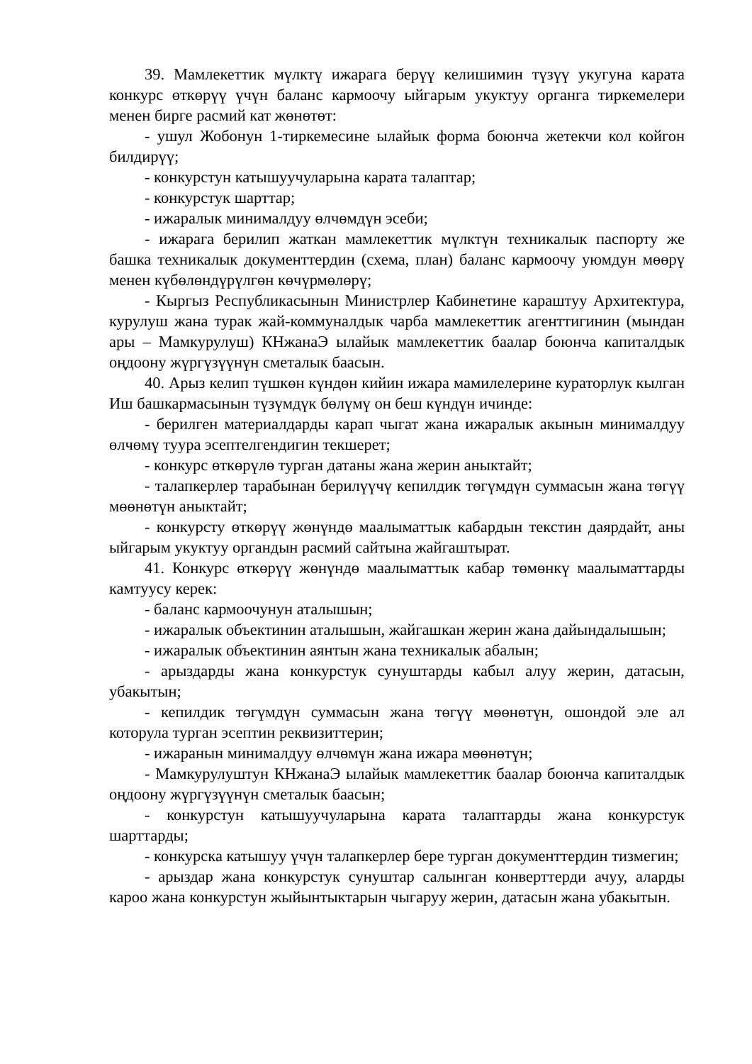39. Мамлекеттик мүлктү ижарага берүү келишимин түзүү укугуна карата конкурс өткөрүү үчүн баланс кармоочу ыйгарым укуктуу органга тиркемелери менен бирге расмий кат жөнөтөт:
- ушул Жобонун 1-тиркемесине ылайык форма боюнча жетекчи кол койгон билдирүү;
- конкурстун катышуучуларына карата талаптар;
- конкурстук шарттар;
- ижаралык минималдуу өлчөмдүн эсеби;
- ижарага берилип жаткан мамлекеттик мүлктүн техникалык паспорту же башка техникалык документтердин (схема, план) баланс кармоочу уюмдун мөөрү менен күбөлөндүрүлгөн көчүрмөлөрү;
- Кыргыз Республикасынын Министрлер Кабинетине караштуу Архитектура, курулуш жана турак жай-коммуналдык чарба мамлекеттик агенттигинин (мындан ары – Мамкурулуш) КНжанаЭ ылайык мамлекеттик баалар боюнча капиталдык оңдоону жүргүзүүнүн сметалык баасын.
40. Арыз келип түшкөн күндөн кийин ижара мамилелерине кураторлук кылган Иш башкармасынын түзүмдүк бөлүмү он беш күндүн ичинде:
- берилген материалдарды карап чыгат жана ижаралык акынын минималдуу өлчөмү туура эсептелгендигин текшерет;
- конкурс өткөрүлө турган датаны жана жерин аныктайт;
- талапкерлер тарабынан берилүүчү кепилдик төгүмдүн суммасын жана төгүү мөөнөтүн аныктайт;
- конкурсту өткөрүү жөнүндө маалыматтык кабардын текстин даярдайт, аны ыйгарым укуктуу органдын расмий сайтына жайгаштырат.
41. Конкурс өткөрүү жөнүндө маалыматтык кабар төмөнкү маалыматтарды камтуусу керек:
- баланс кармоочунун аталышын;
- ижаралык объектинин аталышын, жайгашкан жерин жана дайындалышын;
- ижаралык объектинин аянтын жана техникалык абалын;
- арыздарды жана конкурстук сунуштарды кабыл алуу жерин, датасын, убакытын;
- кепилдик төгүмдүн суммасын жана төгүү мөөнөтүн, ошондой эле ал которула турган эсептин реквизиттерин;
- ижаранын минималдуу өлчөмүн жана ижара мөөнөтүн;
- Мамкурулуштун КНжанаЭ ылайык мамлекеттик баалар боюнча капиталдык оңдоону жүргүзүүнүн сметалык баасын;
- конкурстун катышуучуларына карата талаптарды жана конкурстук шарттарды;
- конкурска катышуу үчүн талапкерлер бере турган документтердин тизмегин;
- арыздар жана конкурстук сунуштар салынган конверттерди ачуу, аларды кароо жана конкурстун жыйынтыктарын чыгаруу жерин, датасын жана убакытын.